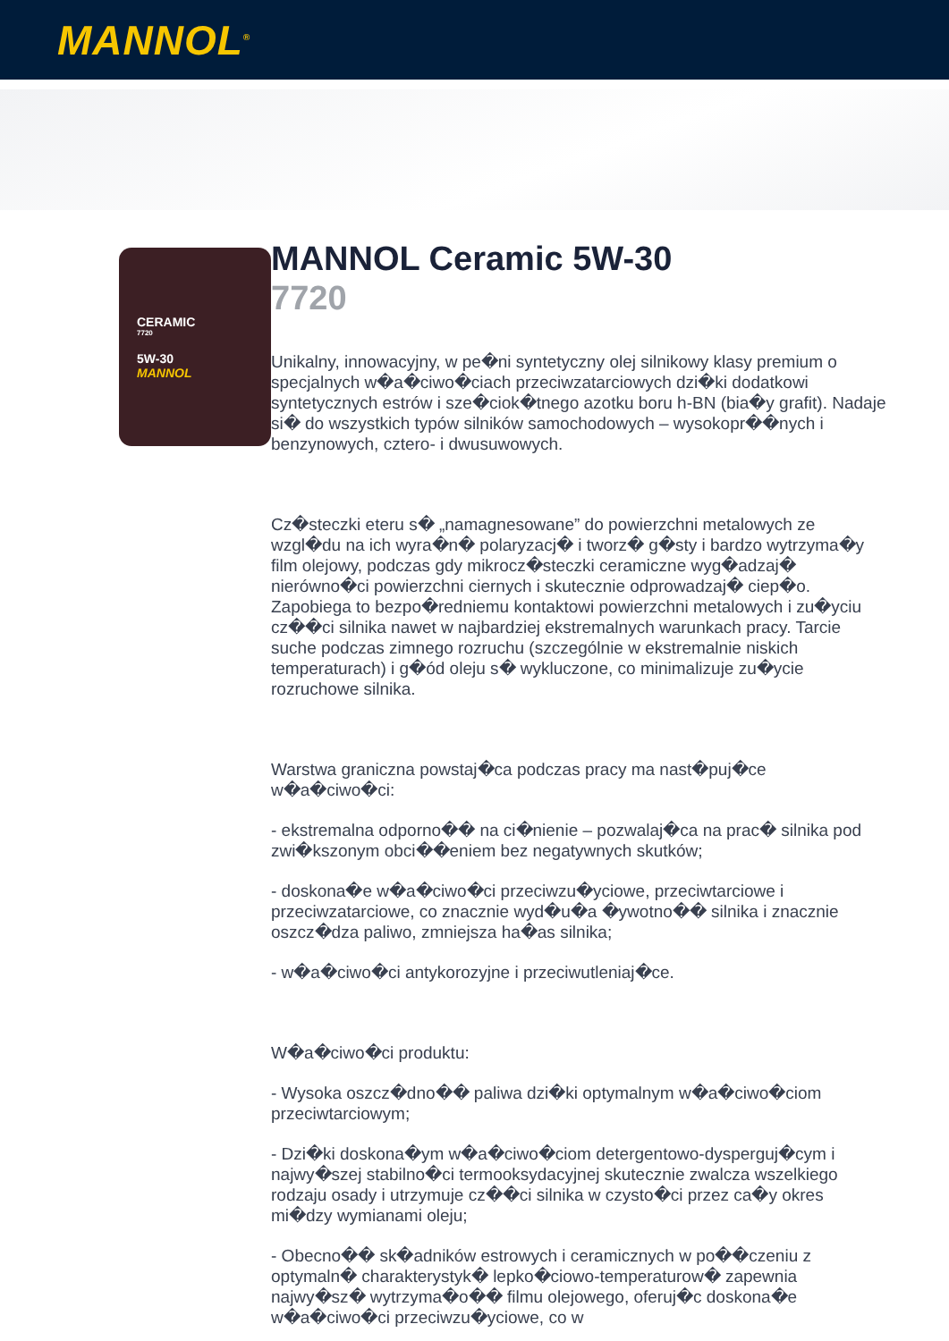MANNOL<sup>®</sup>
CERAMIC
7720
5W-30
MANNOL
MANNOL Ceramic 5W-30
7720
Unikalny, innowacyjny, w pe�ni syntetyczny olej silnikowy klasy premium o specjalnych w�a�ciwo�ciach przeciwzatarciowych dzi�ki dodatkowi syntetycznych estrów i sze�ciok�tnego azotku boru h-BN (bia�y grafit). Nadaje si� do wszystkich typów silników samochodowych – wysokopr��nych i benzynowych, cztero- i dwusuwowych.
Cz�steczki eteru s� „namagnesowane” do powierzchni metalowych ze wzgl�du na ich wyra�n� polaryzacj� i tworz� g�sty i bardzo wytrzyma�y film olejowy, podczas gdy mikrocz�steczki ceramiczne wyg�adzaj� nierówno�ci powierzchni ciernych i skutecznie odprowadzaj� ciep�o. Zapobiega to bezpo�redniemu kontaktowi powierzchni metalowych i zu�yciu cz��ci silnika nawet w najbardziej ekstremalnych warunkach pracy. Tarcie suche podczas zimnego rozruchu (szczególnie w ekstremalnie niskich temperaturach) i g�ód oleju s� wykluczone, co minimalizuje zu�ycie rozruchowe silnika.
Warstwa graniczna powstaj�ca podczas pracy ma nast�puj�ce w�a�ciwo�ci:
- ekstremalna odporno�� na ci�nienie – pozwalaj�ca na prac� silnika pod zwi�kszonym obci��eniem bez negatywnych skutków;
- doskona�e w�a�ciwo�ci przeciwzu�yciowe, przeciwtarciowe i przeciwzatarciowe, co znacznie wyd�u�a �ywotno�� silnika i znacznie oszcz�dza paliwo, zmniejsza ha�as silnika;
- w�a�ciwo�ci antykorozyjne i przeciwutleniaj�ce.
W�a�ciwo�ci produktu:
- Wysoka oszcz�dno�� paliwa dzi�ki optymalnym w�a�ciwo�ciom przeciwtarciowym;
- Dzi�ki doskona�ym w�a�ciwo�ciom detergentowo-dysperguj�cym i najwy�szej stabilno�ci termooksydacyjnej skutecznie zwalcza wszelkiego rodzaju osady i utrzymuje cz��ci silnika w czysto�ci przez ca�y okres mi�dzy wymianami oleju;
- Obecno�� sk�adników estrowych i ceramicznych w po��czeniu z optymaln� charakterystyk� lepko�ciowo-temperaturow� zapewnia najwy�sz� wytrzyma�o�� filmu olejowego, oferuj�c doskona�e w�a�ciwo�ci przeciwzu�yciowe, co w